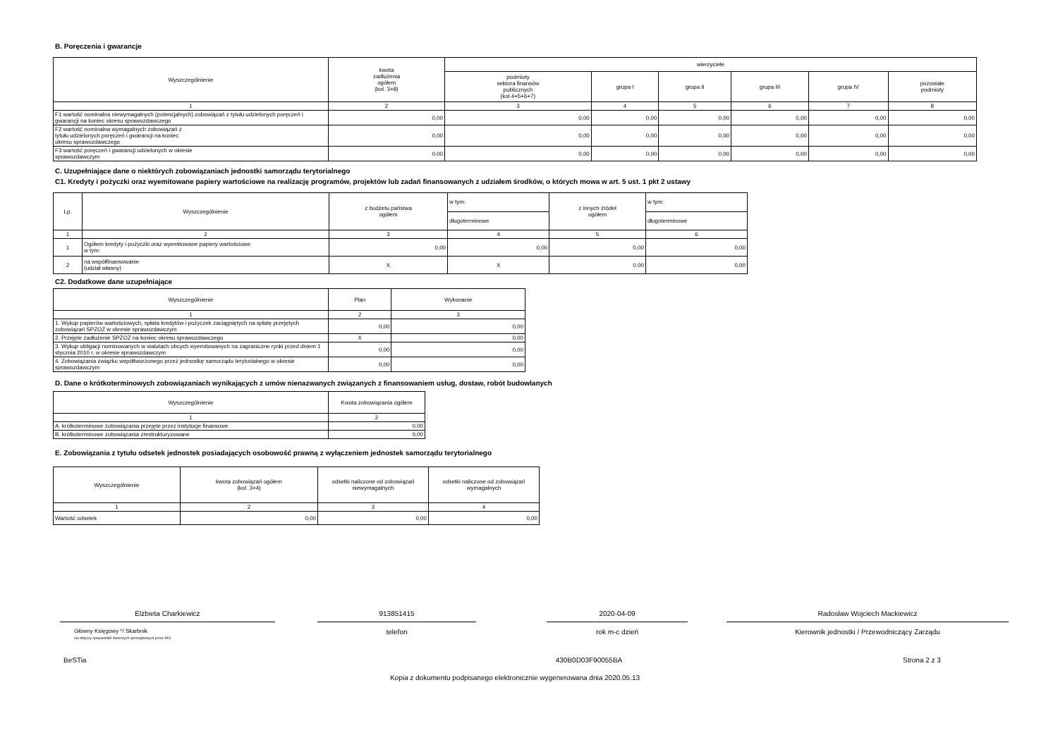B. Poręczenia i gwarancje
| Wyszczególnienie | kwota zadłużenia ogółem (kol. 3+8) | wierzyciele | | | | | |
| --- | --- | --- | --- | --- | --- | --- | --- |
| | | podmioty sektora finansów publicznych (kol.4+5+6+7) | grupa I | grupa II | grupa III | grupa IV | pozostałe podmioty |
| 1 | 2 | 3 | 4 | 5 | 6 | 7 | 8 |
| F1 wartość nominalna niewymagalnych (potencjalnych) zobowiązań z tytułu udzielonych poręczeń i gwarancji na koniec okresu sprawozdawczego | 0,00 | 0,00 | 0,00 | 0,00 | 0,00 | 0,00 | 0,00 |
| F2 wartość nominalna wymagalnych zobowiązań z tytułu udzielonych poręczeń i gwarancji na koniec okresu sprawozdawczego | 0,00 | 0,00 | 0,00 | 0,00 | 0,00 | 0,00 | 0,00 |
| F3 wartość poręczeń i gwarancji udzielonych w okresie sprawozdawczym | 0,00 | 0,00 | 0,00 | 0,00 | 0,00 | 0,00 | 0,00 |
C. Uzupełniające dane o niektórych zobowiązaniach jednostki samorządu terytorialnego
C1. Kredyty i pożyczki oraz wyemitowane papiery wartościowe na realizację programów, projektów lub zadań finansowanych z udziałem środków, o których mowa w art. 5 ust. 1 pkt 2 ustawy
| Lp. | Wyszczególnienie | z budżetu państwa ogółem | w tym: | z innych źródeł ogółem | w tym: |
| --- | --- | --- | --- | --- | --- |
| | | | długoterminowe | | długoterminowe |
| 1 | 2 | 3 | 4 | 5 | 6 |
| 1 | Ogółem kredyty i pożyczki oraz wyemitowane papiery wartościowe w tym: | 0,00 | 0,00 | 0,00 | 0,00 |
| 2 | na współfinansowanie (udział własny) | X | X | 0,00 | 0,00 |
C2. Dodatkowe dane uzupełniające
| Wyszczególnienie | Plan | Wykonanie |
| --- | --- | --- |
| 1 | 2 | 3 |
| 1. Wykup papierów wartościowych, spłata kredytów i pożyczek zaciągniętych na spłatę przejętych zobowiązań SPZOZ w okresie sprawozdawczym | 0,00 | 0,00 |
| 2. Przejęte zadłużenie SPZOZ na koniec okresu sprawozdawczego | X | 0,00 |
| 3. Wykup obligacji nominowanych w walutach obcych wyemitowanych na zagraniczne rynki przed dniem 1 stycznia 2010 r. w okresie sprawozdawczym | 0,00 | 0,00 |
| 4. Zobowiązania związku współtworzonego przez jednostkę samorządu terytorialnego w okresie sprawozdawczym | 0,00 | 0,00 |
D. Dane o krótkoterminowych zobowiązaniach wynikających z umów nienazwanych związanych z finansowaniem usług, dostaw, robót budowlanych
| Wyszczególnienie | Kwota zobowiązania ogółem |
| --- | --- |
| 1 | 2 |
| A. krótkoterminowe zobowiązania przejęte przez instytucje finansowe | 0,00 |
| B. krótkoterminowe zobowiązania zrestrukturyzowane | 0,00 |
E. Zobowiązania z tytułu odsetek jednostek posiadających osobowość prawną z wyłączeniem jednostek samorządu terytorialnego
| Wyszczególnienie | kwota zobowiązań ogółem (kol. 3+4) | odsetki naliczone od zobowiązań niewymagalnych | odsetki naliczone od zobowiązań wymagalnych |
| --- | --- | --- | --- |
| 1 | 2 | 3 | 4 |
| Wartość odsetek | 0,00 | 0,00 | 0,00 |
Elżbieta Charkiewicz
Główny Księgowy */ Skarbnik
nie dotyczy sprawozdań zbiorczych sporządzonych przez RIO
913851415
telefon
2020-04-09
rok m-c dzień
Radosław Wojciech Mackiewicz
Kierownik jednostki / Przewodniczący Zarządu
BeSTia
430B0D03F90055BA
Strona 2 z 3
Kopia z dokumentu podpisanego elektronicznie wygenerowana dnia 2020.05.13